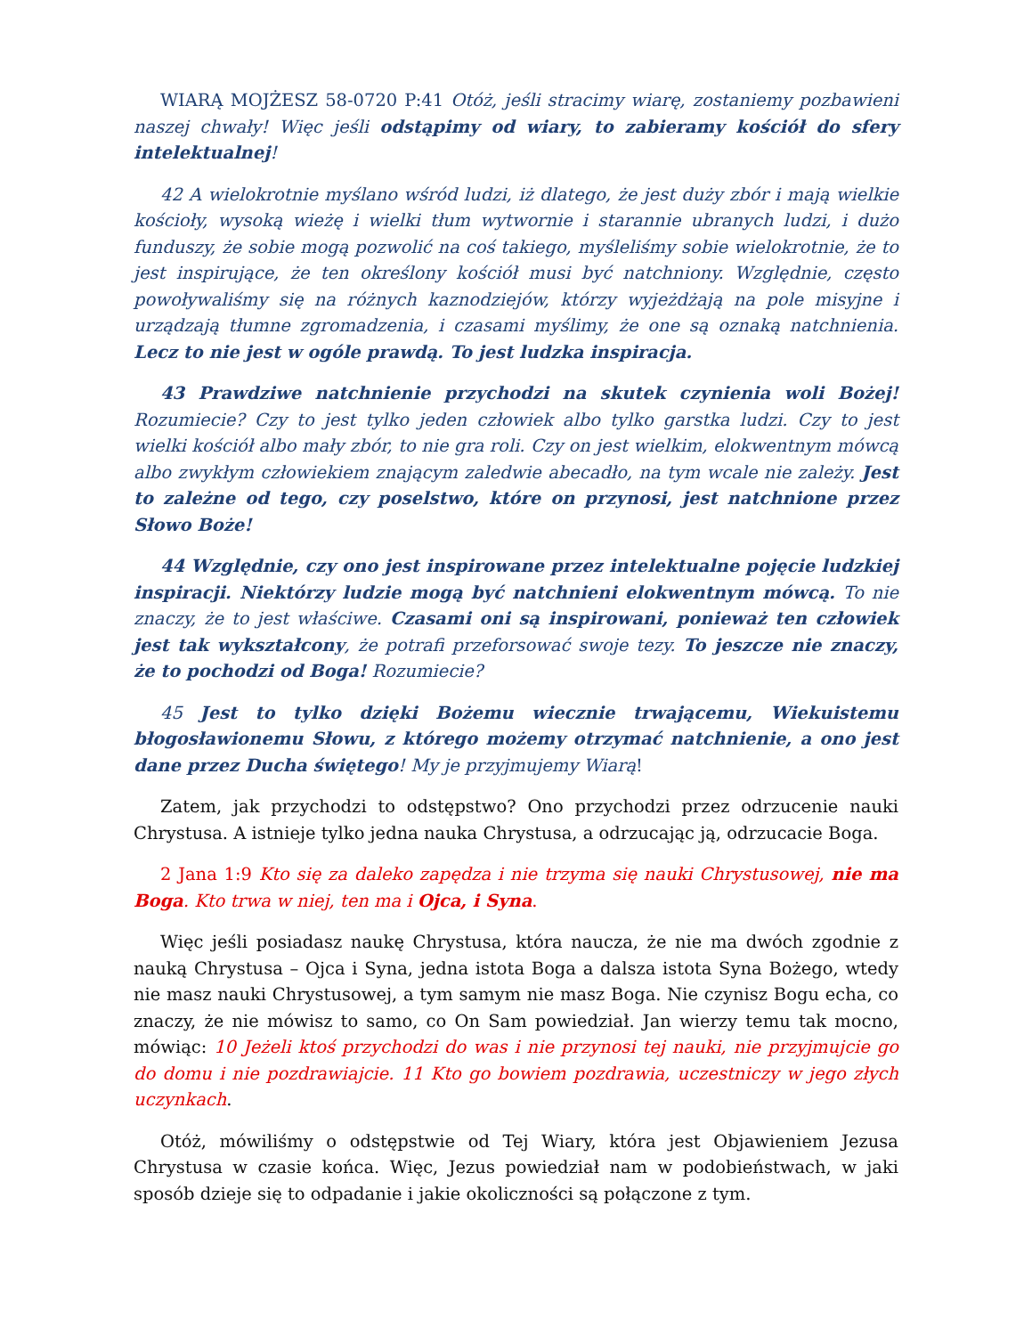WIARĄ MOJŻESZ 58-0720 P:41 Otóż, jeśli stracimy wiarę, zostaniemy pozbawieni naszej chwały! Więc jeśli odstąpimy od wiary, to zabieramy kościół do sfery intelektualnej!
42 A wielokrotnie myślano wśród ludzi, iż dlatego, że jest duży zbór i mają wielkie kościoły, wysoką wieżę i wielki tłum wytwornie i starannie ubranych ludzi, i dużo funduszy, że sobie mogą pozwolić na coś takiego, myśleliśmy sobie wielokrotnie, że to jest inspirujące, że ten określony kościół musi być natchniony. Względnie, często powoływaliśmy się na różnych kaznodziejów, którzy wyjeżdżają na pole misyjne i urządzają tłumne zgromadzenia, i czasami myślimy, że one są oznaką natchnienia. Lecz to nie jest w ogóle prawdą. To jest ludzka inspiracja.
43 Prawdziwe natchnienie przychodzi na skutek czynienia woli Bożej! Rozumiecie? Czy to jest tylko jeden człowiek albo tylko garstka ludzi. Czy to jest wielki kościół albo mały zbór, to nie gra roli. Czy on jest wielkim, elokwentnym mówcą albo zwykłym człowiekiem znającym zaledwie abecadło, na tym wcale nie zależy. Jest to zależne od tego, czy poselstwo, które on przynosi, jest natchnione przez Słowo Boże!
44 Względnie, czy ono jest inspirowane przez intelektualne pojęcie ludzkiej inspiracji. Niektórzy ludzie mogą być natchnieni elokwentnym mówcą. To nie znaczy, że to jest właściwe. Czasami oni są inspirowani, ponieważ ten człowiek jest tak wykształcony, że potrafi przeforsować swoje tezy. To jeszcze nie znaczy, że to pochodzi od Boga! Rozumiecie?
45 Jest to tylko dzięki Bożemu wiecznie trwającemu, Wiekuistemu błogosławionemu Słowu, z którego możemy otrzymać natchnienie, a ono jest dane przez Ducha świętego! My je przyjmujemy Wiarą!
Zatem, jak przychodzi to odstępstwo? Ono przychodzi przez odrzucenie nauki Chrystusa. A istnieje tylko jedna nauka Chrystusa, a odrzucając ją, odrzucacie Boga.
2 Jana 1:9 Kto się za daleko zapędza i nie trzyma się nauki Chrystusowej, nie ma Boga. Kto trwa w niej, ten ma i Ojca, i Syna.
Więc jeśli posiadasz naukę Chrystusa, która naucza, że nie ma dwóch zgodnie z nauką Chrystusa – Ojca i Syna, jedna istota Boga a dalsza istota Syna Bożego, wtedy nie masz nauki Chrystusowej, a tym samym nie masz Boga. Nie czynisz Bogu echa, co znaczy, że nie mówisz to samo, co On Sam powiedział. Jan wierzy temu tak mocno, mówiąc: 10 Jeżeli ktoś przychodzi do was i nie przynosi tej nauki, nie przyjmujcie go do domu i nie pozdrawiajcie. 11 Kto go bowiem pozdrawia, uczestniczy w jego złych uczynkach.
Otóż, mówiliśmy o odstępstwie od Tej Wiary, która jest Objawieniem Jezusa Chrystusa w czasie końca. Więc, Jezus powiedział nam w podobieństwach, w jaki sposób dzieje się to odpadanie i jakie okoliczności są połączone z tym.